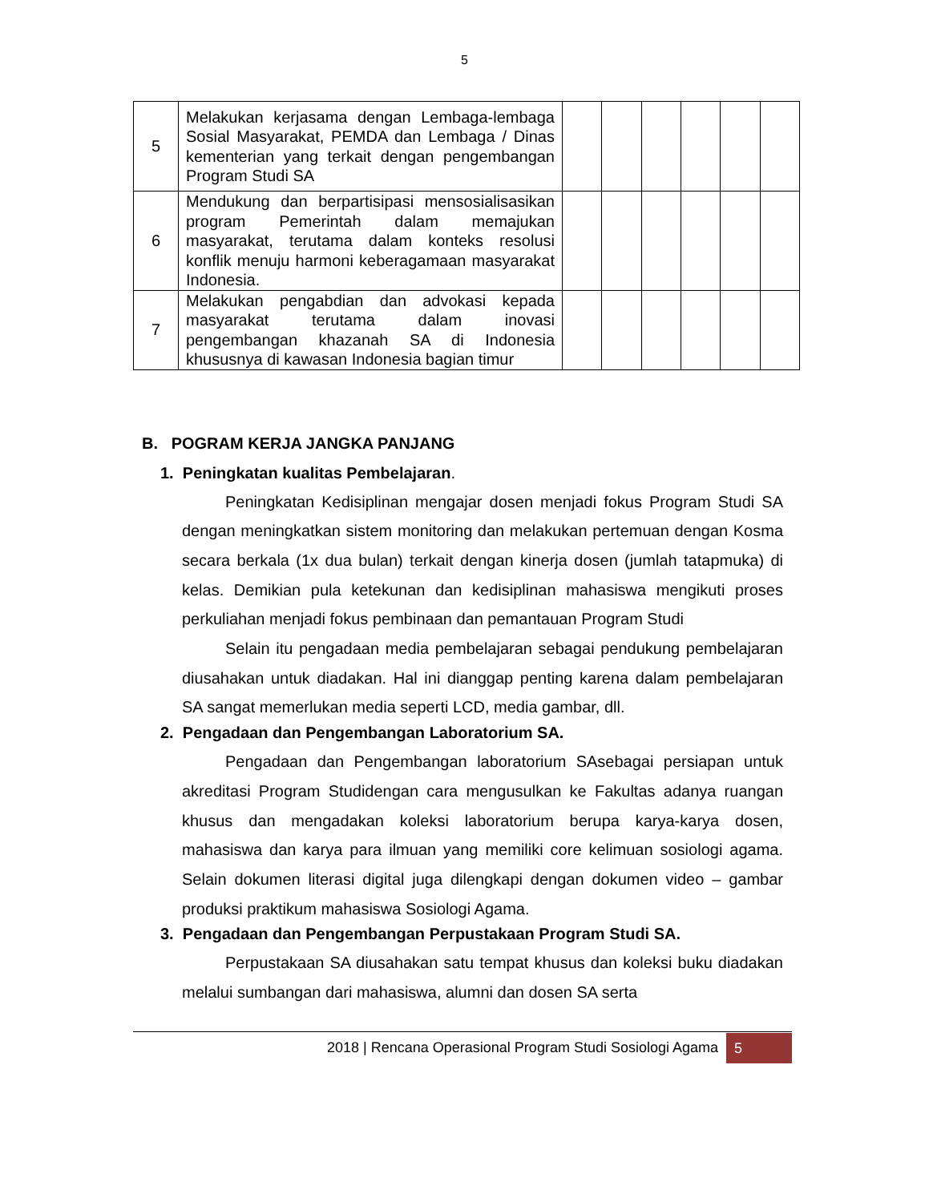5
| 5 | Melakukan kerjasama dengan Lembaga-lembaga Sosial Masyarakat, PEMDA dan Lembaga / Dinas kementerian yang terkait dengan pengembangan Program Studi SA | | | | | | |
| 6 | Mendukung dan berpartisipasi mensosialisasikan program Pemerintah dalam memajukan masyarakat, terutama dalam konteks resolusi konflik menuju harmoni keberagamaan masyarakat Indonesia. | | | | | | |
| 7 | Melakukan pengabdian dan advokasi kepada masyarakat terutama dalam inovasi pengembangan khazanah SA di Indonesia khususnya di kawasan Indonesia bagian timur | | | | | | |
B. POGRAM KERJA JANGKA PANJANG
1. Peningkatan kualitas Pembelajaran.
Peningkatan Kedisiplinan mengajar dosen menjadi fokus Program Studi SA dengan meningkatkan sistem monitoring dan melakukan pertemuan dengan Kosma secara berkala (1x dua bulan) terkait dengan kinerja dosen (jumlah tatapmuka) di kelas. Demikian pula ketekunan dan kedisiplinan mahasiswa mengikuti proses perkuliahan menjadi fokus pembinaan dan pemantauan Program Studi
Selain itu pengadaan media pembelajaran sebagai pendukung pembelajaran diusahakan untuk diadakan. Hal ini dianggap penting karena dalam pembelajaran SA sangat memerlukan media seperti LCD, media gambar, dll.
2. Pengadaan dan Pengembangan Laboratorium SA.
Pengadaan dan Pengembangan laboratorium SAsebagai persiapan untuk akreditasi Program Studidengan cara mengusulkan ke Fakultas adanya ruangan khusus dan mengadakan koleksi laboratorium berupa karya-karya dosen, mahasiswa dan karya para ilmuan yang memiliki core kelimuan sosiologi agama. Selain dokumen literasi digital juga dilengkapi dengan dokumen video – gambar produksi praktikum mahasiswa Sosiologi Agama.
3. Pengadaan dan Pengembangan Perpustakaan Program Studi SA.
Perpustakaan SA diusahakan satu tempat khusus dan koleksi buku diadakan melalui sumbangan dari mahasiswa, alumni dan dosen SA serta
2018 | Rencana Operasional Program Studi Sosiologi Agama 5